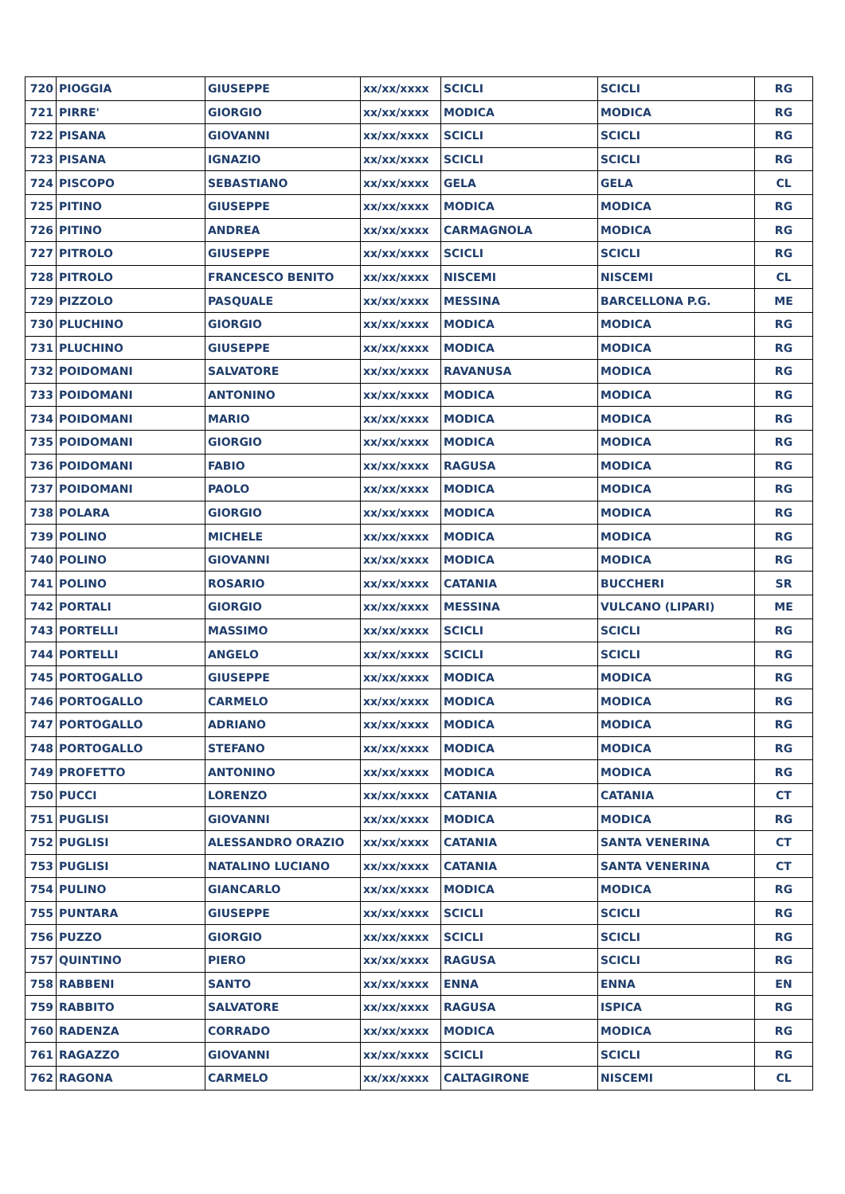| 720 | PIOGGIA | GIUSEPPE | xx/xx/xxxx | SCICLI | SCICLI | RG |
| 721 | PIRRE' | GIORGIO | xx/xx/xxxx | MODICA | MODICA | RG |
| 722 | PISANA | GIOVANNI | xx/xx/xxxx | SCICLI | SCICLI | RG |
| 723 | PISANA | IGNAZIO | xx/xx/xxxx | SCICLI | SCICLI | RG |
| 724 | PISCOPO | SEBASTIANO | xx/xx/xxxx | GELA | GELA | CL |
| 725 | PITINO | GIUSEPPE | xx/xx/xxxx | MODICA | MODICA | RG |
| 726 | PITINO | ANDREA | xx/xx/xxxx | CARMAGNOLA | MODICA | RG |
| 727 | PITROLO | GIUSEPPE | xx/xx/xxxx | SCICLI | SCICLI | RG |
| 728 | PITROLO | FRANCESCO BENITO | xx/xx/xxxx | NISCEMI | NISCEMI | CL |
| 729 | PIZZOLO | PASQUALE | xx/xx/xxxx | MESSINA | BARCELLONA P.G. | ME |
| 730 | PLUCHINO | GIORGIO | xx/xx/xxxx | MODICA | MODICA | RG |
| 731 | PLUCHINO | GIUSEPPE | xx/xx/xxxx | MODICA | MODICA | RG |
| 732 | POIDOMANI | SALVATORE | xx/xx/xxxx | RAVANUSA | MODICA | RG |
| 733 | POIDOMANI | ANTONINO | xx/xx/xxxx | MODICA | MODICA | RG |
| 734 | POIDOMANI | MARIO | xx/xx/xxxx | MODICA | MODICA | RG |
| 735 | POIDOMANI | GIORGIO | xx/xx/xxxx | MODICA | MODICA | RG |
| 736 | POIDOMANI | FABIO | xx/xx/xxxx | RAGUSA | MODICA | RG |
| 737 | POIDOMANI | PAOLO | xx/xx/xxxx | MODICA | MODICA | RG |
| 738 | POLARA | GIORGIO | xx/xx/xxxx | MODICA | MODICA | RG |
| 739 | POLINO | MICHELE | xx/xx/xxxx | MODICA | MODICA | RG |
| 740 | POLINO | GIOVANNI | xx/xx/xxxx | MODICA | MODICA | RG |
| 741 | POLINO | ROSARIO | xx/xx/xxxx | CATANIA | BUCCHERI | SR |
| 742 | PORTALI | GIORGIO | xx/xx/xxxx | MESSINA | VULCANO (LIPARI) | ME |
| 743 | PORTELLI | MASSIMO | xx/xx/xxxx | SCICLI | SCICLI | RG |
| 744 | PORTELLI | ANGELO | xx/xx/xxxx | SCICLI | SCICLI | RG |
| 745 | PORTOGALLO | GIUSEPPE | xx/xx/xxxx | MODICA | MODICA | RG |
| 746 | PORTOGALLO | CARMELO | xx/xx/xxxx | MODICA | MODICA | RG |
| 747 | PORTOGALLO | ADRIANO | xx/xx/xxxx | MODICA | MODICA | RG |
| 748 | PORTOGALLO | STEFANO | xx/xx/xxxx | MODICA | MODICA | RG |
| 749 | PROFETTO | ANTONINO | xx/xx/xxxx | MODICA | MODICA | RG |
| 750 | PUCCI | LORENZO | xx/xx/xxxx | CATANIA | CATANIA | CT |
| 751 | PUGLISI | GIOVANNI | xx/xx/xxxx | MODICA | MODICA | RG |
| 752 | PUGLISI | ALESSANDRO ORAZIO | xx/xx/xxxx | CATANIA | SANTA VENERINA | CT |
| 753 | PUGLISI | NATALINO LUCIANO | xx/xx/xxxx | CATANIA | SANTA VENERINA | CT |
| 754 | PULINO | GIANCARLO | xx/xx/xxxx | MODICA | MODICA | RG |
| 755 | PUNTARA | GIUSEPPE | xx/xx/xxxx | SCICLI | SCICLI | RG |
| 756 | PUZZO | GIORGIO | xx/xx/xxxx | SCICLI | SCICLI | RG |
| 757 | QUINTINO | PIERO | xx/xx/xxxx | RAGUSA | SCICLI | RG |
| 758 | RABBENI | SANTO | xx/xx/xxxx | ENNA | ENNA | EN |
| 759 | RABBITO | SALVATORE | xx/xx/xxxx | RAGUSA | ISPICA | RG |
| 760 | RADENZA | CORRADO | xx/xx/xxxx | MODICA | MODICA | RG |
| 761 | RAGAZZO | GIOVANNI | xx/xx/xxxx | SCICLI | SCICLI | RG |
| 762 | RAGONA | CARMELO | xx/xx/xxxx | CALTAGIRONE | NISCEMI | CL |